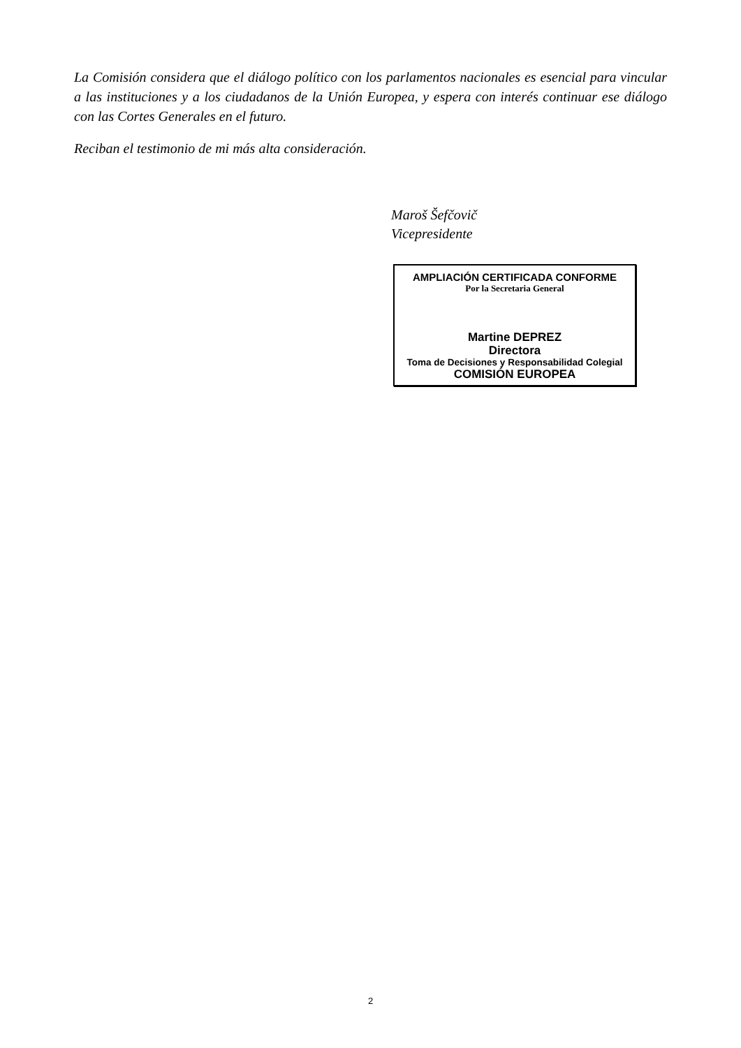La Comisión considera que el diálogo político con los parlamentos nacionales es esencial para vincular a las instituciones y a los ciudadanos de la Unión Europea, y espera con interés continuar ese diálogo con las Cortes Generales en el futuro.
Reciban el testimonio de mi más alta consideración.
Maroš Šefčovič
Vicepresidente
AMPLIACIÓN CERTIFICADA CONFORME
Por la Secretaria General
Martine DEPREZ
Directora
Toma de Decisiones y Responsabilidad Colegial
COMISIÓN EUROPEA
2